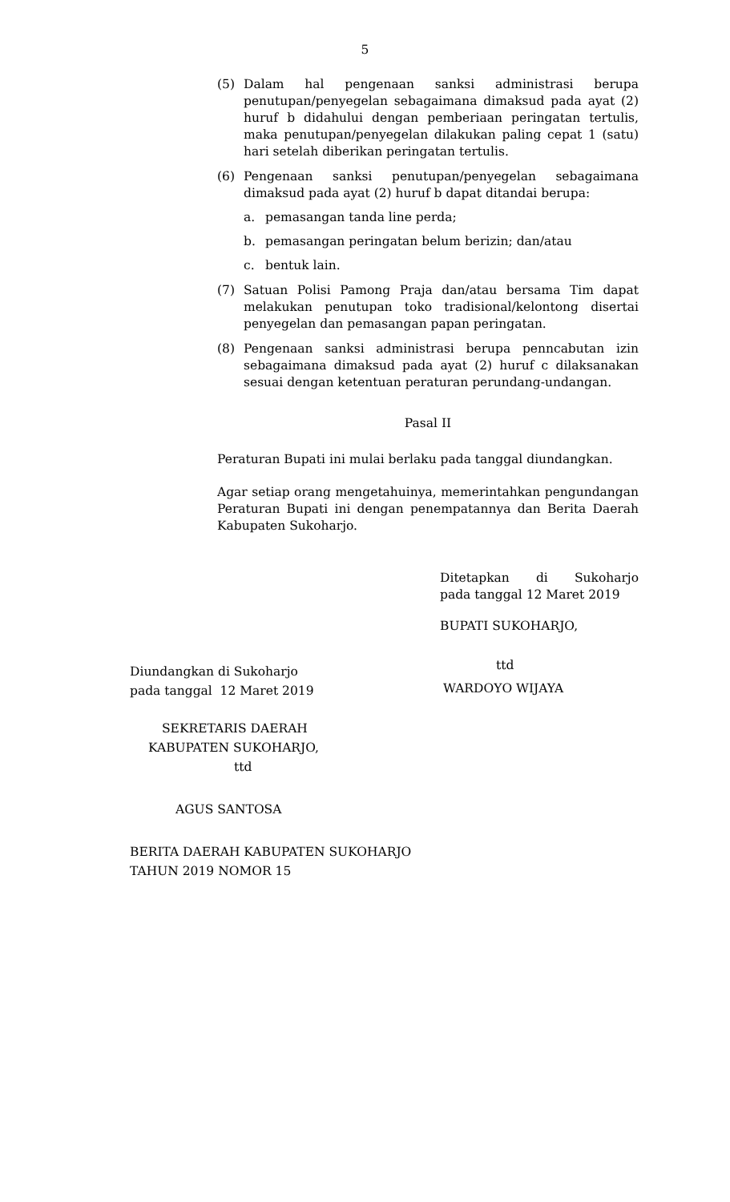5
(5) Dalam hal pengenaan sanksi administrasi berupa penutupan/penyegelan sebagaimana dimaksud pada ayat (2) huruf b didahului dengan pemberiaan peringatan tertulis, maka penutupan/penyegelan dilakukan paling cepat 1 (satu) hari setelah diberikan peringatan tertulis.
(6) Pengenaan sanksi penutupan/penyegelan sebagaimana dimaksud pada ayat (2) huruf b dapat ditandai berupa:
a. pemasangan tanda line perda;
b. pemasangan peringatan belum berizin; dan/atau
c. bentuk lain.
(7) Satuan Polisi Pamong Praja dan/atau bersama Tim dapat melakukan penutupan toko tradisional/kelontong disertai penyegelan dan pemasangan papan peringatan.
(8) Pengenaan sanksi administrasi berupa penncabutan izin sebagaimana dimaksud pada ayat (2) huruf c dilaksanakan sesuai dengan ketentuan peraturan perundang-undangan.
Pasal II
Peraturan Bupati ini mulai berlaku pada tanggal diundangkan.
Agar setiap orang mengetahuinya, memerintahkan pengundangan Peraturan Bupati ini dengan penempatannya dan Berita Daerah Kabupaten Sukoharjo.
Ditetapkan di Sukoharjo
pada tanggal 12 Maret 2019
BUPATI SUKOHARJO,
ttd
WARDOYO WIJAYA
Diundangkan di Sukoharjo
pada tanggal 12 Maret 2019
SEKRETARIS DAERAH
KABUPATEN SUKOHARJO,
ttd
AGUS SANTOSA
BERITA DAERAH KABUPATEN SUKOHARJO
TAHUN 2019 NOMOR 15